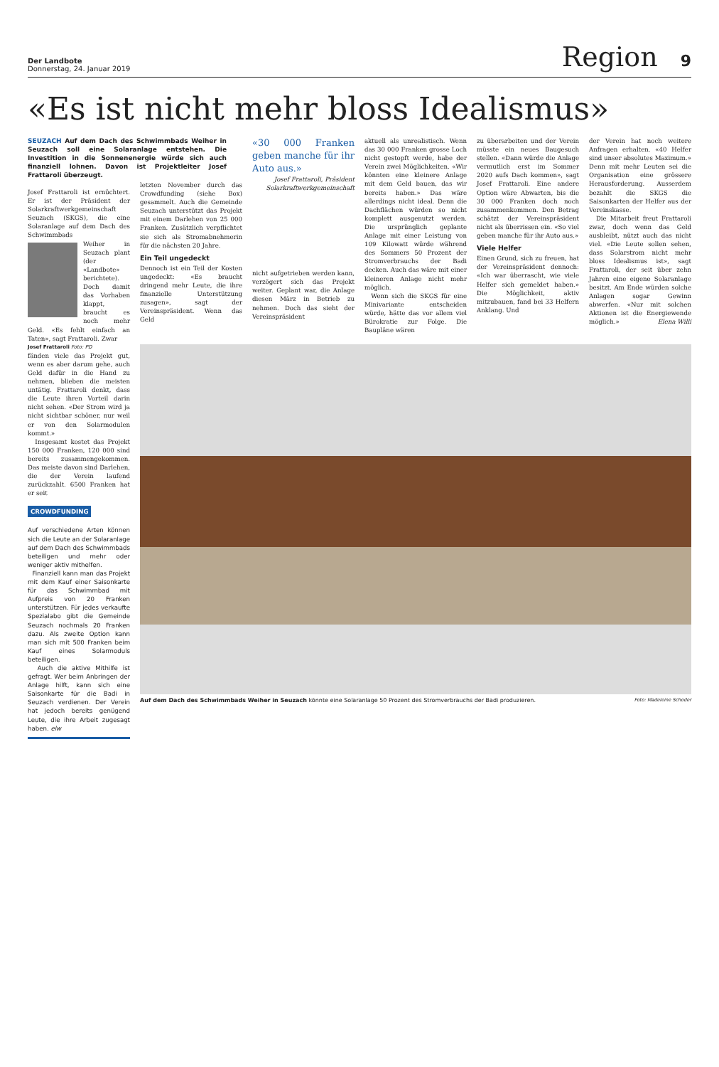Der Landbote
Donnerstag, 24. Januar 2019
Region 9
«Es ist nicht mehr bloss Idealismus»
SEUZACH Auf dem Dach des Schwimmbads Weiher in Seuzach soll eine Solaranlage entstehen. Die Investition in die Sonnenenergie würde sich auch finanziell lohnen. Davon ist Projektleiter Josef Frattaroli überzeugt.
Josef Frattaroli ist ernüchtert. Er ist der Präsident der Solarkraftwerkgemeinschaft Seuzach (SKGS), die eine Solaranlage auf dem Dach des Schwimmbads
Weiher in Seuzach plant (der «Landbote» berichtete). Doch damit das Vorhaben klappt, braucht es noch mehr Geld. «Es fehlt einfach an Taten», sagt Frattaroli. Zwar
Josef Frattaroli Foto: PD
fänden viele das Projekt gut, wenn es aber darum gehe, auch Geld dafür in die Hand zu nehmen, blieben die meisten untätig. Frattaroli denkt, dass die Leute ihren Vorteil darin nicht sehen. «Der Strom wird ja nicht sichtbar schöner, nur weil er von den Solarmodulen kommt.»
Insgesamt kostet das Projekt 150 000 Franken, 120 000 sind bereits zusammengekommen. Das meiste davon sind Darlehen, die der Verein laufend zurückzahlt. 6500 Franken hat er seit
CROWDFUNDING
Auf verschiedene Arten können sich die Leute an der Solaranlage auf dem Dach des Schwimmbads beteiligen und mehr oder weniger aktiv mithelfen.
Finanziell kann man das Projekt mit dem Kauf einer Saisonkarte für das Schwimmbad mit Aufpreis von 20 Franken unterstützen. Für jedes verkaufte Spezialabo gibt die Gemeinde Seuzach nochmals 20 Franken dazu. Als zweite Option kann man sich mit 500 Franken beim Kauf eines Solarmoduls beteiligen.
Auch die aktive Mithilfe ist gefragt. Wer beim Anbringen der Anlage hilft, kann sich eine Saisonkarte für die Badi in Seuzach verdienen. Der Verein hat jedoch bereits genügend Leute, die ihre Arbeit zugesagt haben. elw
letzten November durch das Crowdfunding (siehe Box) gesammelt. Auch die Gemeinde Seuzach unterstützt das Projekt mit einem Darlehen von 25 000 Franken. Zusätzlich verpflichtet sie sich als Stromabnehmerin für die nächsten 20 Jahre.
Ein Teil ungedeckt
Dennoch ist ein Teil der Kosten ungedeckt: «Es braucht dringend mehr Leute, die ihre finanzielle Unterstützung zusagen», sagt der Vereinspräsident. Wenn das Geld
«30 000 Franken geben manche für ihr Auto aus.»
Josef Frattaroli, Präsident Solarkraftwerkgemeinschaft
nicht aufgetrieben werden kann, verzögert sich das Projekt weiter. Geplant war, die Anlage diesen März in Betrieb zu nehmen. Doch das sieht der Vereinspräsident
aktuell als unrealistisch. Wenn das 30 000 Franken grosse Loch nicht gestopft werde, habe der Verein zwei Möglichkeiten. «Wir könnten eine kleinere Anlage mit dem Geld bauen, das wir bereits haben.» Das wäre allerdings nicht ideal. Denn die Dachflächen würden so nicht komplett ausgenutzt werden. Die ursprünglich geplante Anlage mit einer Leistung von 109 Kilowatt würde während des Sommers 50 Prozent der Stromverbrauchs der Badi decken. Auch das wäre mit einer kleineren Anlage nicht mehr möglich.
Wenn sich die SKGS für eine Minivariante entscheiden würde, hätte das vor allem viel Bürokratie zur Folge. Die Baupläne wären
zu überarbeiten und der Verein müsste ein neues Baugesuch stellen. «Dann würde die Anlage vermutlich erst im Sommer 2020 aufs Dach kommen», sagt Josef Frattaroli. Eine andere Option wäre Abwarten, bis die 30 000 Franken doch noch zusammenkommen. Den Betrag schätzt der Vereinspräsident nicht als überrissen ein. «So viel geben manche für ihr Auto aus.»
Viele Helfer
Einen Grund, sich zu freuen, hat der Vereinspräsident dennoch: «Ich war überrascht, wie viele Helfer sich gemeldet haben.» Die Möglichkeit, aktiv mitzubauen, fand bei 33 Helfern Anklang. Und
der Verein hat noch weitere Anfragen erhalten. «40 Helfer sind unser absolutes Maximum.» Denn mit mehr Leuten sei die Organisation eine grössere Herausforderung. Ausserdem bezahlt die SKGS die Saisonkarten der Helfer aus der Vereinskasse.
Die Mitarbeit freut Frattaroli zwar, doch wenn das Geld ausbleibt, nützt auch das nicht viel. «Die Leute sollen sehen, dass Solarstrom nicht mehr bloss Idealismus ist», sagt Frattaroli, der seit über zehn Jahren eine eigene Solaranlage besitzt. Am Ende würden solche Anlagen sogar Gewinn abwerfen. «Nur mit solchen Aktionen ist die Energiewende möglich.» Elena Willi
Auf dem Dach des Schwimmbads Weiher in Seuzach könnte eine Solaranlage 50 Prozent des Stromverbrauchs der Badi produzieren. Foto: Madeleine Schoder